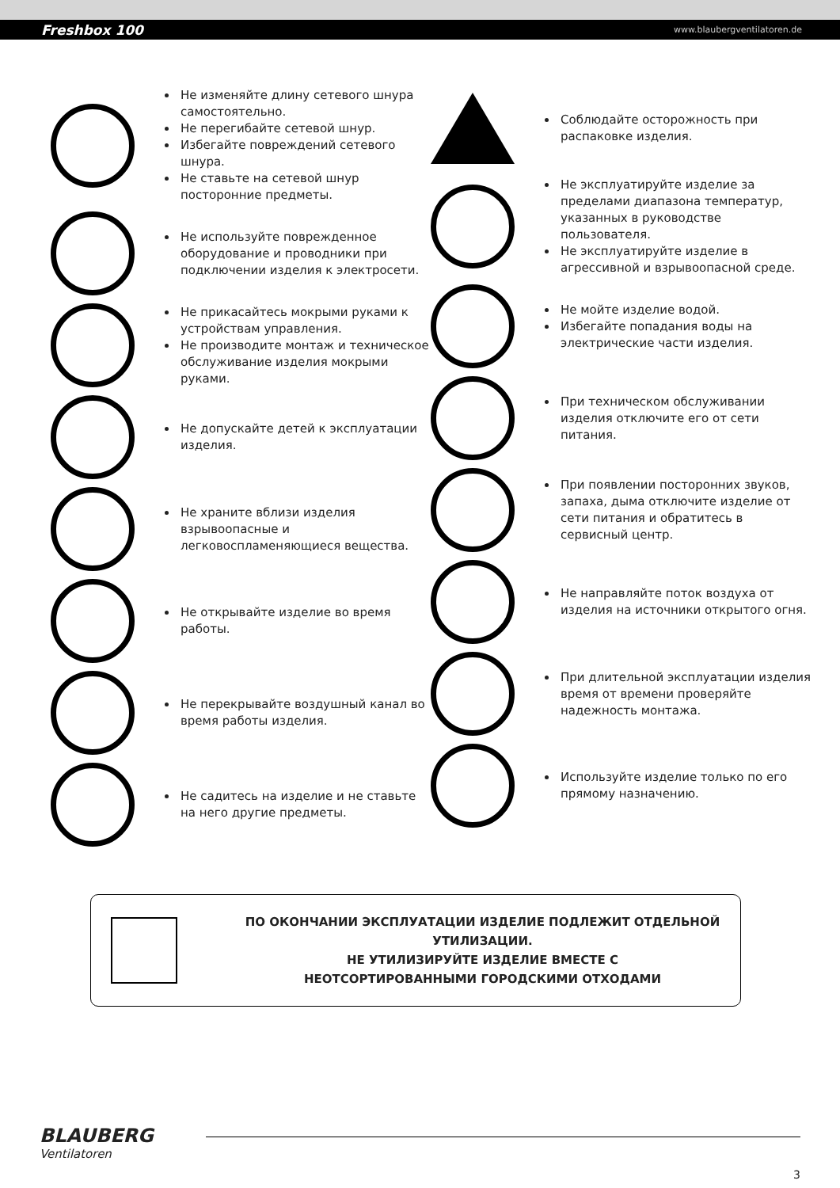Freshbox 100 www.blaubergventilatoren.de
Не изменяйте длину сетевого шнура самостоятельно.
Не перегибайте сетевой шнур.
Избегайте повреждений сетевого шнура.
Не ставьте на сетевой шнур посторонние предметы.
Не используйте поврежденное оборудование и проводники при подключении изделия к электросети.
Не прикасайтесь мокрыми руками к устройствам управления.
Не производите монтаж и техническое обслуживание изделия мокрыми руками.
Не допускайте детей к эксплуатации изделия.
Не храните вблизи изделия взрывоопасные и легковоспламеняющиеся вещества.
Не открывайте изделие во время работы.
Не перекрывайте воздушный канал во время работы изделия.
Не садитесь на изделие и не ставьте на него другие предметы.
Соблюдайте осторожность при распаковке изделия.
Не эксплуатируйте изделие за пределами диапазона температур, указанных в руководстве пользователя.
Не эксплуатируйте изделие в агрессивной и взрывоопасной среде.
Не мойте изделие водой.
Избегайте попадания воды на электрические части изделия.
При техническом обслуживании изделия отключите его от сети питания.
При появлении посторонних звуков, запаха, дыма отключите изделие от сети питания и обратитесь в сервисный центр.
Не направляйте поток воздуха от изделия на источники открытого огня.
При длительной эксплуатации изделия время от времени проверяйте надежность монтажа.
Используйте изделие только по его прямому назначению.
ПО ОКОНЧАНИИ ЭКСПЛУАТАЦИИ ИЗДЕЛИЕ ПОДЛЕЖИТ ОТДЕЛЬНОЙ УТИЛИЗАЦИИ.
НЕ УТИЛИЗИРУЙТЕ ИЗДЕЛИЕ ВМЕСТЕ С
НЕОТСОРТИРОВАННЫМИ ГОРОДСКИМИ ОТХОДАМИ
BLAUBERG
Ventilatoren
3